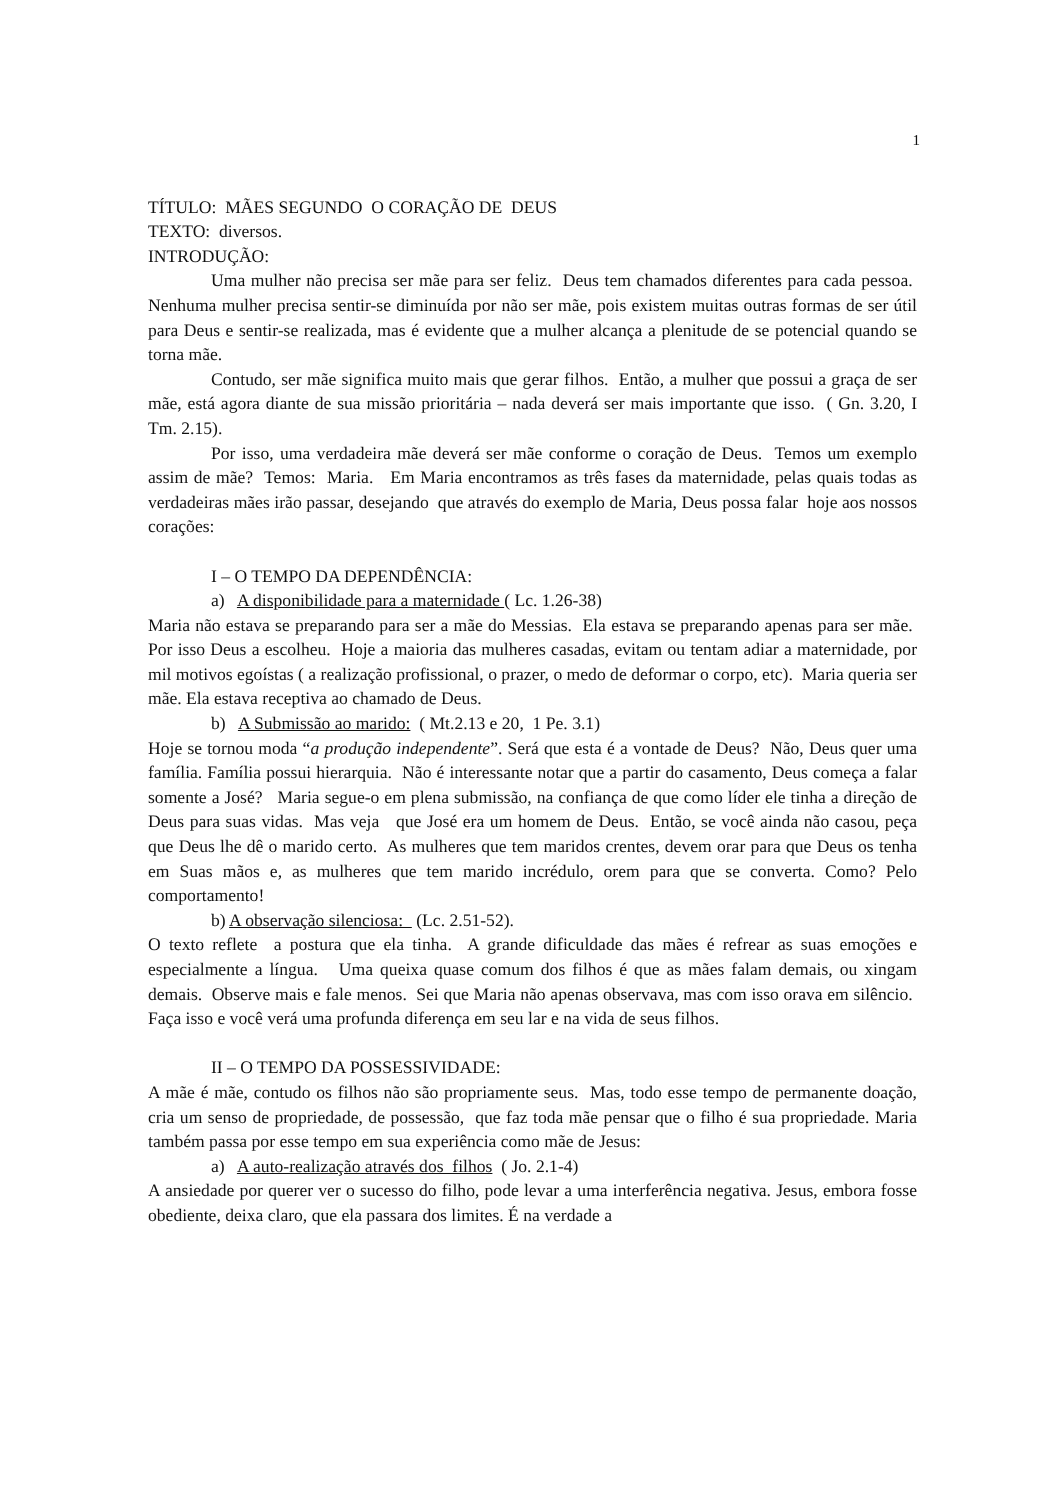1
TÍTULO: MÃES SEGUNDO O CORAÇÃO DE DEUS
TEXTO: diversos.
INTRODUÇÃO:
Uma mulher não precisa ser mãe para ser feliz. Deus tem chamados diferentes para cada pessoa. Nenhuma mulher precisa sentir-se diminuída por não ser mãe, pois existem muitas outras formas de ser útil para Deus e sentir-se realizada, mas é evidente que a mulher alcança a plenitude de se potencial quando se torna mãe.
Contudo, ser mãe significa muito mais que gerar filhos. Então, a mulher que possui a graça de ser mãe, está agora diante de sua missão prioritária – nada deverá ser mais importante que isso. ( Gn. 3.20, I Tm. 2.15).
Por isso, uma verdadeira mãe deverá ser mãe conforme o coração de Deus. Temos um exemplo assim de mãe? Temos: Maria. Em Maria encontramos as três fases da maternidade, pelas quais todas as verdadeiras mães irão passar, desejando que através do exemplo de Maria, Deus possa falar hoje aos nossos corações:
I – O TEMPO DA DEPENDÊNCIA:
a) A disponibilidade para a maternidade ( Lc. 1.26-38)
Maria não estava se preparando para ser a mãe do Messias. Ela estava se preparando apenas para ser mãe. Por isso Deus a escolheu. Hoje a maioria das mulheres casadas, evitam ou tentam adiar a maternidade, por mil motivos egoístas ( a realização profissional, o prazer, o medo de deformar o corpo, etc). Maria queria ser mãe. Ela estava receptiva ao chamado de Deus.
b) A Submissão ao marido: ( Mt.2.13 e 20, 1 Pe. 3.1)
Hoje se tornou moda “a produção independente”. Será que esta é a vontade de Deus? Não, Deus quer uma família. Família possui hierarquia. Não é interessante notar que a partir do casamento, Deus começa a falar somente a José? Maria segue-o em plena submissão, na confiança de que como líder ele tinha a direção de Deus para suas vidas. Mas veja que José era um homem de Deus. Então, se você ainda não casou, peça que Deus lhe dê o marido certo. As mulheres que tem maridos crentes, devem orar para que Deus os tenha em Suas mãos e, as mulheres que tem marido incrédulo, orem para que se converta. Como? Pelo comportamento!
b) A observação silenciosa: (Lc. 2.51-52).
O texto reflete a postura que ela tinha. A grande dificuldade das mães é refrear as suas emoções e especialmente a língua. Uma queixa quase comum dos filhos é que as mães falam demais, ou xingam demais. Observe mais e fale menos. Sei que Maria não apenas observava, mas com isso orava em silêncio. Faça isso e você verá uma profunda diferença em seu lar e na vida de seus filhos.
II – O TEMPO DA POSSESSIVIDADE:
A mãe é mãe, contudo os filhos não são propriamente seus. Mas, todo esse tempo de permanente doação, cria um senso de propriedade, de possessão, que faz toda mãe pensar que o filho é sua propriedade. Maria também passa por esse tempo em sua experiência como mãe de Jesus:
a) A auto-realização através dos filhos ( Jo. 2.1-4)
A ansiedade por querer ver o sucesso do filho, pode levar a uma interferência negativa. Jesus, embora fosse obediente, deixa claro, que ela passara dos limites. É na verdade a